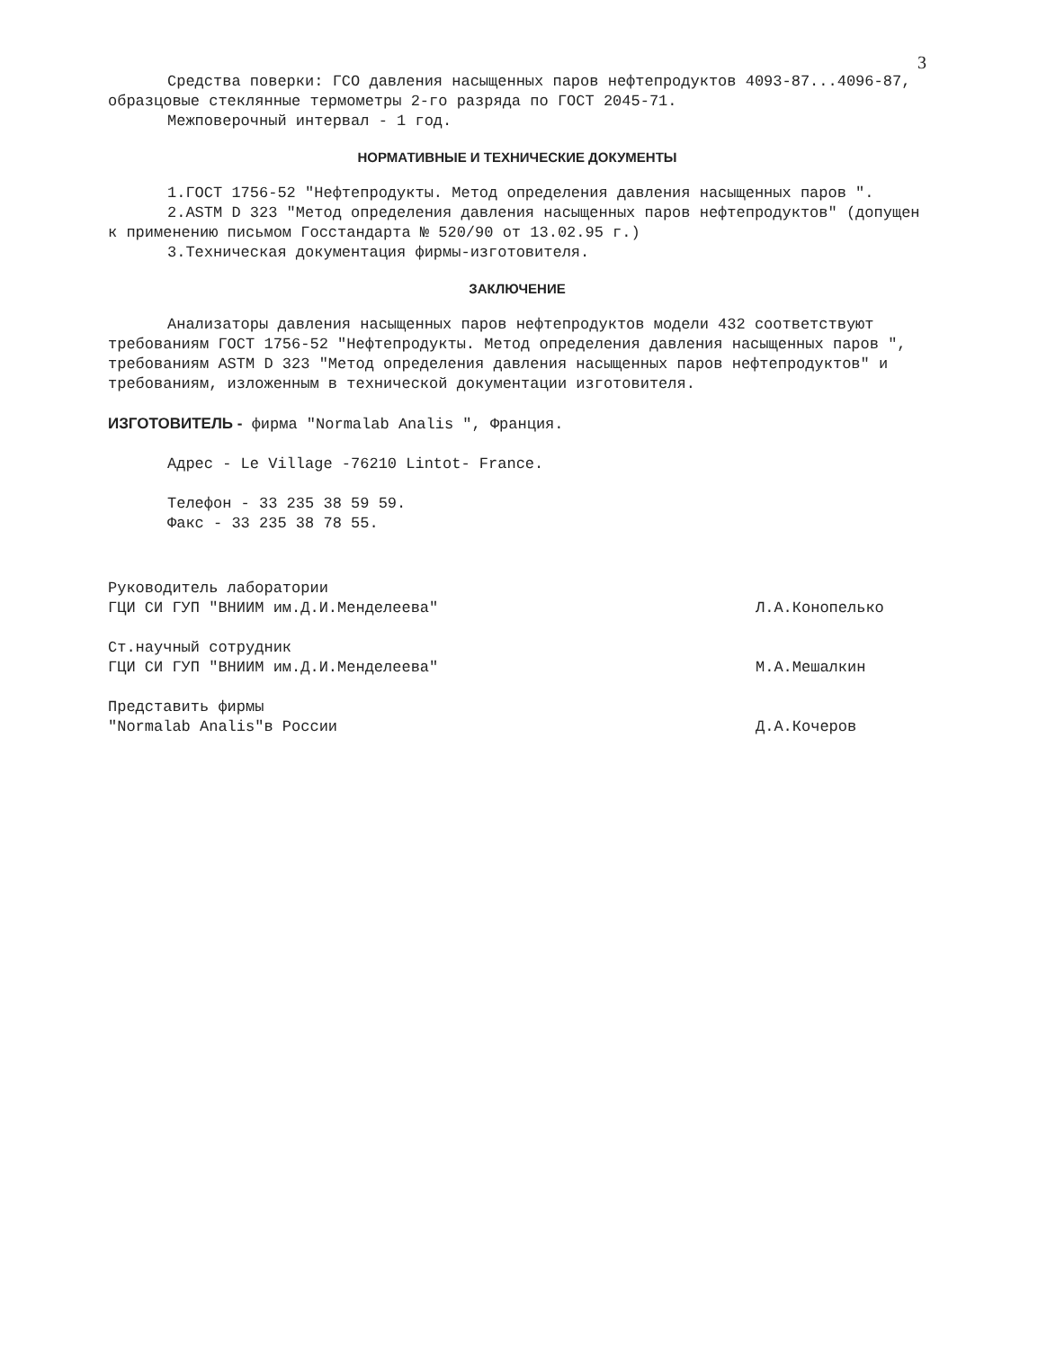3
Средства поверки: ГСО давления насыщенных паров нефтепродуктов 4093-87...4096-87, образцовые стеклянные термометры 2-го разряда по ГОСТ 2045-71.
Межповерочный интервал - 1 год.
НОРМАТИВНЫЕ И ТЕХНИЧЕСКИЕ ДОКУМЕНТЫ
1.ГОСТ 1756-52 "Нефтепродукты. Метод определения давления насыщенных паров ".
2.ASTM D 323 "Метод определения давления насыщенных паров нефтепродуктов" (допущен к применению письмом Госстандарта № 520/90 от 13.02.95 г.)
3.Техническая документация фирмы-изготовителя.
ЗАКЛЮЧЕНИЕ
Анализаторы давления насыщенных паров нефтепродуктов модели 432 соответствуют требованиям ГОСТ 1756-52 "Нефтепродукты. Метод определения давления насыщенных паров ", требованиям ASTM D 323 "Метод определения давления насыщенных паров нефтепродуктов" и требованиям, изложенным в технической документации изготовителя.
ИЗГОТОВИТЕЛЬ - фирма "Normalab Analis ", Франция.
Адрес - Le Village -76210 Lintot- France.
Телефон - 33 235 38 59 59.
Факс - 33 235 38 78 55.
Руководитель лаборатории
ГЦИ СИ ГУП "ВНИИМ им.Д.И.Менделеева"
Л.А.Конопелько
Ст.научный сотрудник
ГЦИ СИ ГУП "ВНИИМ им.Д.И.Менделеева"
М.А.Мешалкин
Представить фирмы
"Normalab Analis"в России
Д.А.Кочеров